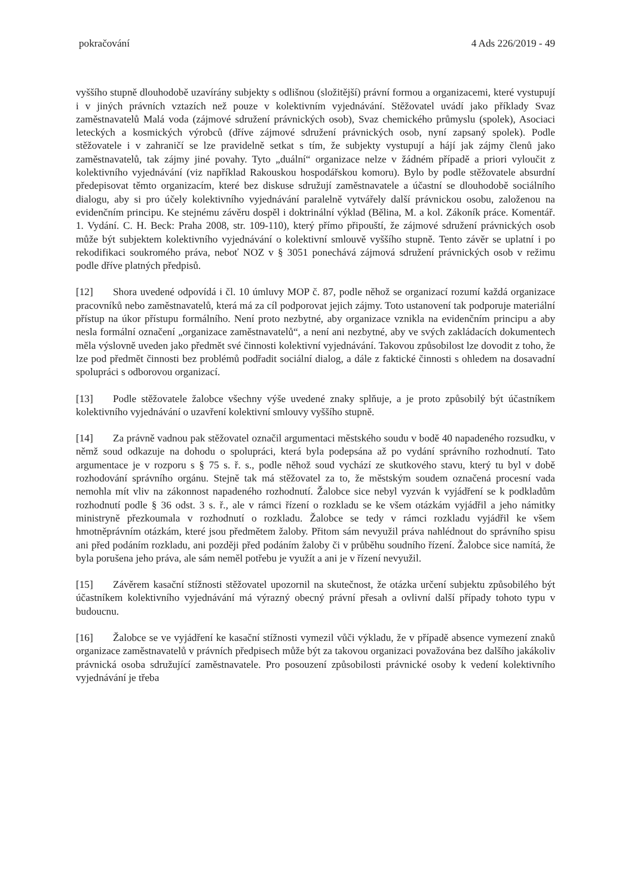pokračování 4 Ads 226/2019 - 49
vyššího stupně dlouhodobě uzavírány subjekty s odlišnou (složitější) právní formou a organizacemi, které vystupují i v jiných právních vztazích než pouze v kolektivním vyjednávání. Stěžovatel uvádí jako příklady Svaz zaměstnavatelů Malá voda (zájmové sdružení právnických osob), Svaz chemického průmyslu (spolek), Asociaci leteckých a kosmických výrobců (dříve zájmové sdružení právnických osob, nyní zapsaný spolek). Podle stěžovatele i v zahraničí se lze pravidelně setkat s tím, že subjekty vystupují a hájí jak zájmy členů jako zaměstnavatelů, tak zájmy jiné povahy. Tyto „duální“ organizace nelze v žádném případě a priori vyloučit z kolektivního vyjednávání (viz například Rakouskou hospodářskou komoru). Bylo by podle stěžovatele absurdní předepisovat těmto organizacím, které bez diskuse sdružují zaměstnavatele a účastní se dlouhodobě sociálního dialogu, aby si pro účely kolektivního vyjednávání paralelně vytvářely další právnickou osobu, založenou na evidenčním principu. Ke stejnému závěru dospěl i doktrinální výklad (Bělina, M. a kol. Zákoník práce. Komentář. 1. Vydání. C. H. Beck: Praha 2008, str. 109-110), který přímo připouští, že zájmové sdružení právnických osob může být subjektem kolektivního vyjednávání o kolektivní smlouvě vyššího stupně. Tento závěr se uplatní i po rekodifikaci soukromého práva, neboť NOZ v § 3051 ponechává zájmová sdružení právnických osob v režimu podle dříve platných předpisů.
[12] Shora uvedené odpovídá i čl. 10 úmluvy MOP č. 87, podle něhož se organizací rozumí každá organizace pracovníků nebo zaměstnavatelů, která má za cíl podporovat jejich zájmy. Toto ustanovení tak podporuje materiální přístup na úkor přístupu formálního. Není proto nezbytné, aby organizace vznikla na evidenčním principu a aby nesla formální označení „organizace zaměstnavatelů“, a není ani nezbytné, aby ve svých zakládacích dokumentech měla výslovně uveden jako předmět své činnosti kolektivní vyjednávání. Takovou způsobilost lze dovodit z toho, že lze pod předmět činnosti bez problémů podřadit sociální dialog, a dále z faktické činnosti s ohledem na dosavadní spolupráci s odborovou organizací.
[13] Podle stěžovatele žalobce všechny výše uvedené znaky splňuje, a je proto způsobilý být účastníkem kolektivního vyjednávání o uzavření kolektivní smlouvy vyššího stupně.
[14] Za právně vadnou pak stěžovatel označil argumentaci městského soudu v bodě 40 napadeného rozsudku, v němž soud odkazuje na dohodu o spolupráci, která byla podepsána až po vydání správního rozhodnutí. Tato argumentace je v rozporu s § 75 s. ř. s., podle něhož soud vychází ze skutkového stavu, který tu byl v době rozhodování správního orgánu. Stejně tak má stěžovatel za to, že městským soudem označená procesní vada nemohla mít vliv na zákonnost napadeného rozhodnutí. Žalobce sice nebyl vyzván k vyjádření se k podkladům rozhodnutí podle § 36 odst. 3 s. ř., ale v rámci řízení o rozkladu se ke všem otázkám vyjádřil a jeho námitky ministryně přezkoumala v rozhodnutí o rozkladu. Žalobce se tedy v rámci rozkladu vyjádřil ke všem hmotněprávním otázkám, které jsou předmětem žaloby. Přitom sám nevyužil práva nahlédnout do správního spisu ani před podáním rozkladu, ani později před podáním žaloby či v průběhu soudního řízení. Žalobce sice namítá, že byla porušena jeho práva, ale sám neměl potřebu je využít a ani je v řízení nevyužil.
[15] Závěrem kasační stížnosti stěžovatel upozornil na skutečnost, že otázka určení subjektu způsobilého být účastníkem kolektivního vyjednávání má výrazný obecný právní přesah a ovlivní další případy tohoto typu v budoucnu.
[16] Žalobce se ve vyjádření ke kasační stížnosti vymezil vůči výkladu, že v případě absence vymezení znaků organizace zaměstnavatelů v právních předpisech může být za takovou organizaci považována bez dalšího jakákoliv právnická osoba sdružující zaměstnavatele. Pro posouzení způsobilosti právnické osoby k vedení kolektivního vyjednávání je třeba